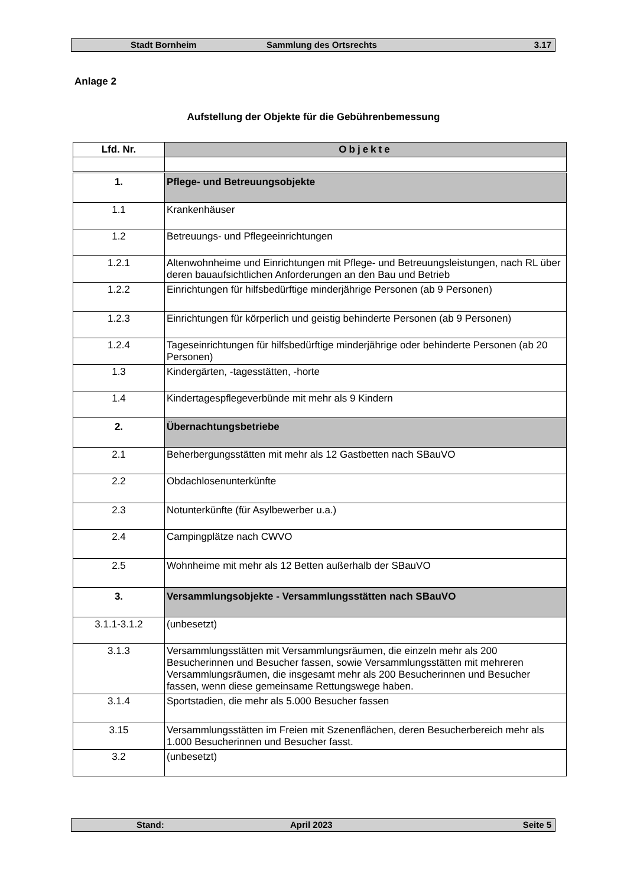Stadt Bornheim Sammlung des Ortsrechts 3.17
Anlage 2
Aufstellung der Objekte für die Gebührenbemessung
| Lfd. Nr. | Objekte |
| --- | --- |
| 1. | Pflege- und Betreuungsobjekte |
| 1.1 | Krankenhäuser |
| 1.2 | Betreuungs- und Pflegeeinrichtungen |
| 1.2.1 | Altenwohnheime und Einrichtungen mit Pflege- und Betreuungsleistungen, nach RL über deren bauaufsichtlichen Anforderungen an den Bau und Betrieb |
| 1.2.2 | Einrichtungen für hilfsbedürftige minderjährige Personen (ab 9 Personen) |
| 1.2.3 | Einrichtungen für körperlich und geistig behinderte Personen (ab 9 Personen) |
| 1.2.4 | Tageseinrichtungen für hilfsbedürftige minderjährige oder behinderte Personen (ab 20 Personen) |
| 1.3 | Kindergärten, -tagesstätten, -horte |
| 1.4 | Kindertagespflegeverbünde mit mehr als 9 Kindern |
| 2. | Übernachtungsbetriebe |
| 2.1 | Beherbergungsstätten mit mehr als 12 Gastbetten nach SBauVO |
| 2.2 | Obdachlosenunterkünfte |
| 2.3 | Notunterkünfte (für Asylbewerber u.a.) |
| 2.4 | Campingplätze nach CWVO |
| 2.5 | Wohnheime mit mehr als 12 Betten außerhalb der SBauVO |
| 3. | Versammlungsobjekte - Versammlungsstätten nach SBauVO |
| 3.1.1-3.1.2 | (unbesetzt) |
| 3.1.3 | Versammlungsstätten mit Versammlungsräumen, die einzeln mehr als 200 Besucherinnen und Besucher fassen, sowie Versammlungsstätten mit mehreren Versammlungsräumen, die insgesamt mehr als 200 Besucherinnen und Besucher fassen, wenn diese gemeinsame Rettungswege haben. |
| 3.1.4 | Sportstadien, die mehr als 5.000 Besucher fassen |
| 3.15 | Versammlungsstätten im Freien mit Szenenflächen, deren Besucherbereich mehr als 1.000 Besucherinnen und Besucher fasst. |
| 3.2 | (unbesetzt) |
Stand: April 2023 Seite 5